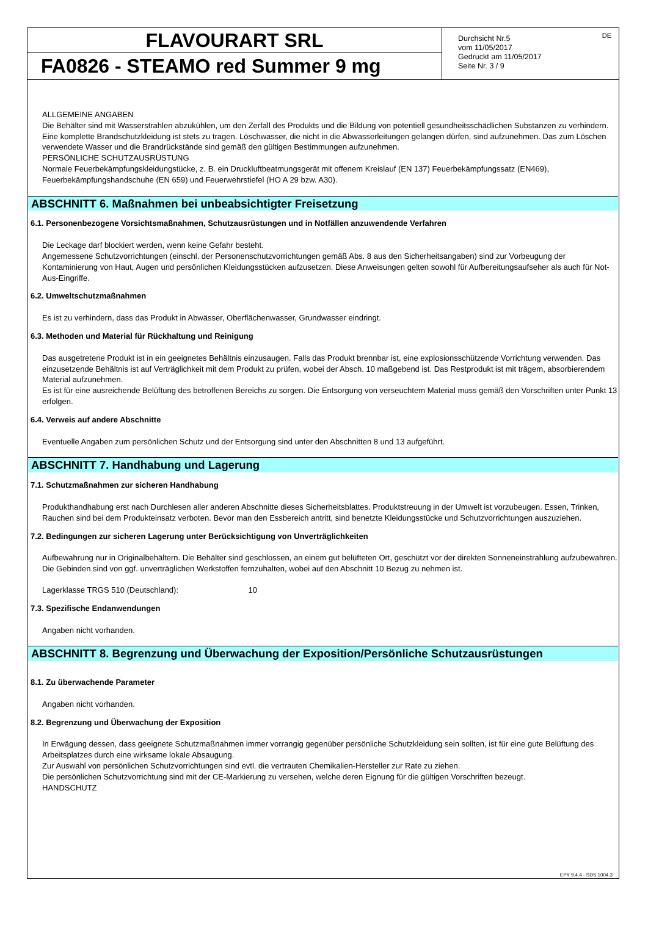FLAVOURART SRL
FA0826 - STEAMO red Summer 9 mg
Durchsicht Nr.5
vom 11/05/2017
Gedruckt am 11/05/2017
Seite Nr. 3 / 9
DE
ALLGEMEINE ANGABEN
Die Behälter sind mit Wasserstrahlen abzukühlen, um den Zerfall des Produkts und die Bildung von potentiell gesundheitsschädlichen Substanzen zu verhindern. Eine komplette Brandschutzkleidung ist stets zu tragen. Löschwasser, die nicht in die Abwasserleitungen gelangen dürfen, sind aufzunehmen. Das zum Löschen verwendete Wasser und die Brandrückstände sind gemäß den gültigen Bestimmungen aufzunehmen.
PERSÖNLICHE SCHUTZAUSRÜSTUNG
Normale Feuerbekämpfungskleidungstücke, z. B. ein Druckluftbeatmungsgerät mit offenem Kreislauf (EN 137) Feuerbekämpfungssatz (EN469), Feuerbekämpfungshandschuhe (EN 659) und Feuerwehrstiefel (HO A 29 bzw. A30).
ABSCHNITT 6. Maßnahmen bei unbeabsichtigter Freisetzung
6.1. Personenbezogene Vorsichtsmaßnahmen, Schutzausrüstungen und in Notfällen anzuwendende Verfahren
Die Leckage darf blockiert werden, wenn keine Gefahr besteht.
Angemessene Schutzvorrichtungen (einschl. der Personenschutzvorrichtungen gemäß Abs. 8 aus den Sicherheitsangaben) sind zur Vorbeugung der Kontaminierung von Haut, Augen und persönlichen Kleidungsstücken aufzusetzen. Diese Anweisungen gelten sowohl für Aufbereitungsaufseher als auch für Not-Aus-Eingriffe.
6.2. Umweltschutzmaßnahmen
Es ist zu verhindern, dass das Produkt in Abwässer, Oberflächenwasser, Grundwasser eindringt.
6.3. Methoden und Material für Rückhaltung und Reinigung
Das ausgetretene Produkt ist in ein geeignetes Behältnis einzusaugen. Falls das Produkt brennbar ist, eine explosionsschützende Vorrichtung verwenden. Das einzusetzende Behältnis ist auf Verträglichkeit mit dem Produkt zu prüfen, wobei der Absch. 10 maßgebend ist. Das Restprodukt ist mit trägem, absorbierendem Material aufzunehmen.
Es ist für eine ausreichende Belüftung des betroffenen Bereichs zu sorgen. Die Entsorgung von verseuchtem Material muss gemäß den Vorschriften unter Punkt 13 erfolgen.
6.4. Verweis auf andere Abschnitte
Eventuelle Angaben zum persönlichen Schutz und der Entsorgung sind unter den Abschnitten 8 und 13 aufgeführt.
ABSCHNITT 7. Handhabung und Lagerung
7.1. Schutzmaßnahmen zur sicheren Handhabung
Produkthandhabung erst nach Durchlesen aller anderen Abschnitte dieses Sicherheitsblattes. Produktstreuung in der Umwelt ist vorzubeugen. Essen, Trinken, Rauchen sind bei dem Produkteinsatz verboten. Bevor man den Essbereich antritt, sind benetzte Kleidungsstücke und Schutzvorrichtungen auszuziehen.
7.2. Bedingungen zur sicheren Lagerung unter Berücksichtigung von Unverträglichkeiten
Aufbewahrung nur in Originalbehältern. Die Behälter sind geschlossen, an einem gut belüfteten Ort, geschützt vor der direkten Sonneneinstrahlung aufzubewahren. Die Gebinden sind von ggf. unverträglichen Werkstoffen fernzuhalten, wobei auf den Abschnitt 10 Bezug zu nehmen ist.
Lagerklasse TRGS 510 (Deutschland): 10
7.3. Spezifische Endanwendungen
Angaben nicht vorhanden.
ABSCHNITT 8. Begrenzung und Überwachung der Exposition/Persönliche Schutzausrüstungen
8.1. Zu überwachende Parameter
Angaben nicht vorhanden.
8.2. Begrenzung und Überwachung der Exposition
In Erwägung dessen, dass geeignete Schutzmaßnahmen immer vorrangig gegenüber persönliche Schutzkleidung sein sollten, ist für eine gute Belüftung des Arbeitsplatzes durch eine wirksame lokale Absaugung.
Zur Auswahl von persönlichen Schutzvorrichtungen sind evtl. die vertrauten Chemikalien-Hersteller zur Rate zu ziehen.
Die persönlichen Schutzvorrichtung sind mit der CE-Markierung zu versehen, welche deren Eignung für die gültigen Vorschriften bezeugt.
HANDSCHUTZ
EPY 9.4.4 - SDS 1004.3